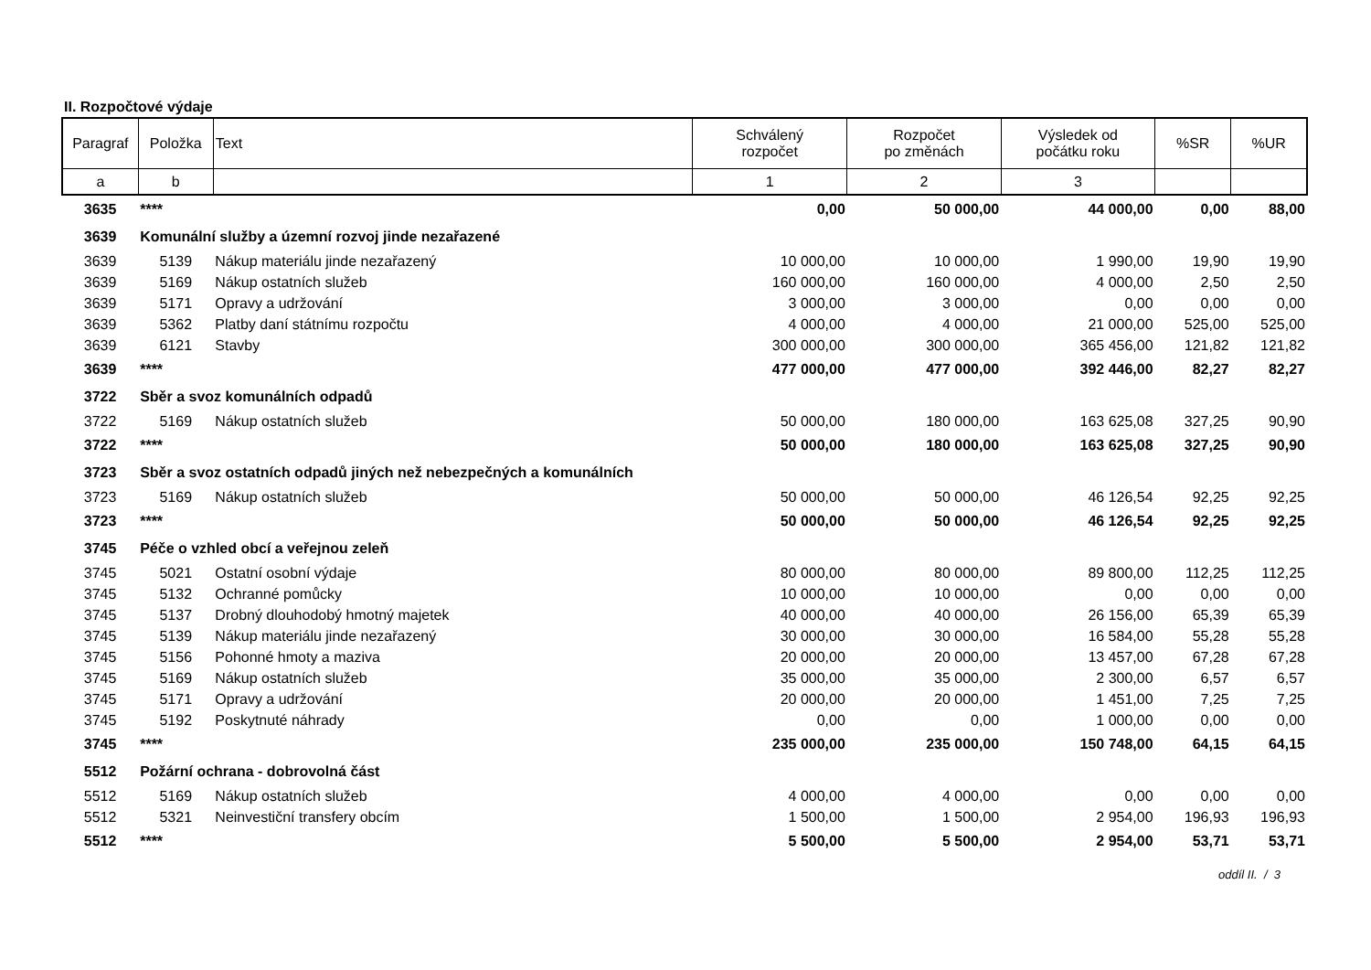II. Rozpočtové výdaje
| Paragraf | Položka | Text | Schválený rozpočet | Rozpočet po změnách | Výsledek od počátku roku | %SR | %UR |
| --- | --- | --- | --- | --- | --- | --- | --- |
| a | b | | 1 | 2 | 3 | | |
| 3635 | **** | | 0,00 | 50 000,00 | 44 000,00 | 0,00 | 88,00 |
| 3639 | Komunální služby a územní rozvoj jinde nezařazené | | | | | | |
| 3639 | 5139 | Nákup materiálu jinde nezařazený | 10 000,00 | 10 000,00 | 1 990,00 | 19,90 | 19,90 |
| 3639 | 5169 | Nákup ostatních služeb | 160 000,00 | 160 000,00 | 4 000,00 | 2,50 | 2,50 |
| 3639 | 5171 | Opravy a udržování | 3 000,00 | 3 000,00 | 0,00 | 0,00 | 0,00 |
| 3639 | 5362 | Platby daní státnímu rozpočtu | 4 000,00 | 4 000,00 | 21 000,00 | 525,00 | 525,00 |
| 3639 | 6121 | Stavby | 300 000,00 | 300 000,00 | 365 456,00 | 121,82 | 121,82 |
| 3639 | **** | | 477 000,00 | 477 000,00 | 392 446,00 | 82,27 | 82,27 |
| 3722 | Sběr a svoz komunálních odpadů | | | | | | |
| 3722 | 5169 | Nákup ostatních služeb | 50 000,00 | 180 000,00 | 163 625,08 | 327,25 | 90,90 |
| 3722 | **** | | 50 000,00 | 180 000,00 | 163 625,08 | 327,25 | 90,90 |
| 3723 | Sběr a svoz ostatních odpadů jiných než nebezpečných a komunálních | | | | | | |
| 3723 | 5169 | Nákup ostatních služeb | 50 000,00 | 50 000,00 | 46 126,54 | 92,25 | 92,25 |
| 3723 | **** | | 50 000,00 | 50 000,00 | 46 126,54 | 92,25 | 92,25 |
| 3745 | Péče o vzhled obcí a veřejnou zeleň | | | | | | |
| 3745 | 5021 | Ostatní osobní výdaje | 80 000,00 | 80 000,00 | 89 800,00 | 112,25 | 112,25 |
| 3745 | 5132 | Ochranné pomůcky | 10 000,00 | 10 000,00 | 0,00 | 0,00 | 0,00 |
| 3745 | 5137 | Drobný dlouhodobý hmotný majetek | 40 000,00 | 40 000,00 | 26 156,00 | 65,39 | 65,39 |
| 3745 | 5139 | Nákup materiálu jinde nezařazený | 30 000,00 | 30 000,00 | 16 584,00 | 55,28 | 55,28 |
| 3745 | 5156 | Pohonné hmoty a maziva | 20 000,00 | 20 000,00 | 13 457,00 | 67,28 | 67,28 |
| 3745 | 5169 | Nákup ostatních služeb | 35 000,00 | 35 000,00 | 2 300,00 | 6,57 | 6,57 |
| 3745 | 5171 | Opravy a udržování | 20 000,00 | 20 000,00 | 1 451,00 | 7,25 | 7,25 |
| 3745 | 5192 | Poskytnuté náhrady | 0,00 | 0,00 | 1 000,00 | 0,00 | 0,00 |
| 3745 | **** | | 235 000,00 | 235 000,00 | 150 748,00 | 64,15 | 64,15 |
| 5512 | Požární ochrana - dobrovolná část | | | | | | |
| 5512 | 5169 | Nákup ostatních služeb | 4 000,00 | 4 000,00 | 0,00 | 0,00 | 0,00 |
| 5512 | 5321 | Neinvestiční transfery obcím | 1 500,00 | 1 500,00 | 2 954,00 | 196,93 | 196,93 |
| 5512 | **** | | 5 500,00 | 5 500,00 | 2 954,00 | 53,71 | 53,71 |
oddíl II. / 3